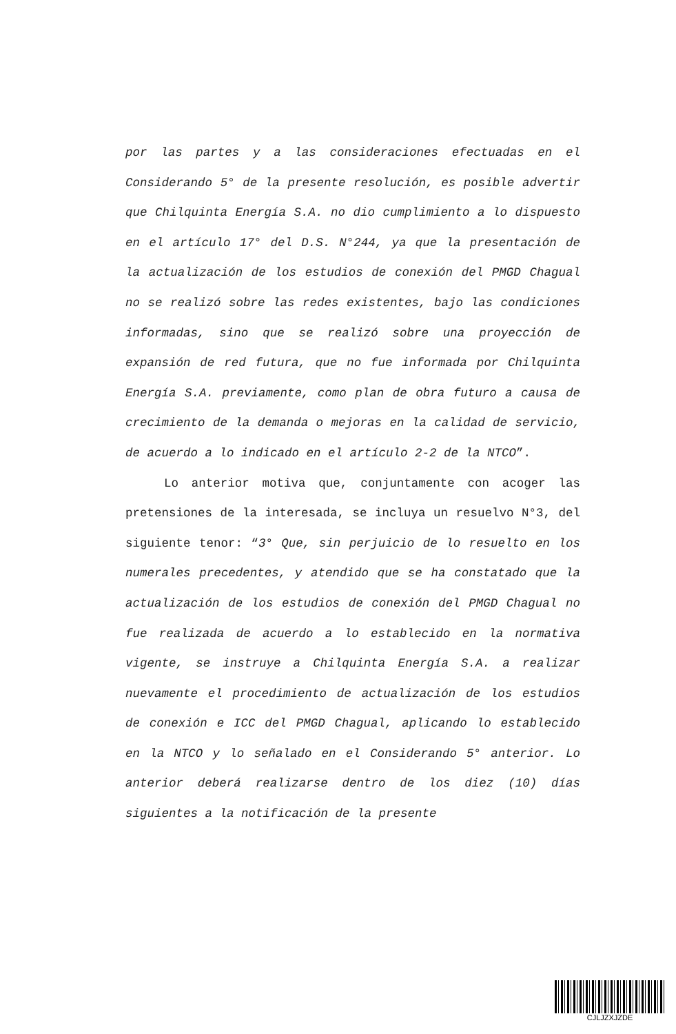por las partes y a las consideraciones efectuadas en el Considerando 5° de la presente resolución, es posible advertir que Chilquinta Energía S.A. no dio cumplimiento a lo dispuesto en el artículo 17° del D.S. N°244, ya que la presentación de la actualización de los estudios de conexión del PMGD Chagual no se realizó sobre las redes existentes, bajo las condiciones informadas, sino que se realizó sobre una proyección de expansión de red futura, que no fue informada por Chilquinta Energía S.A. previamente, como plan de obra futuro a causa de crecimiento de la demanda o mejoras en la calidad de servicio, de acuerdo a lo indicado en el artículo 2-2 de la NTCO”.
Lo anterior motiva que, conjuntamente con acoger las pretensiones de la interesada, se incluya un resuelvo N°3, del siguiente tenor: “3° Que, sin perjuicio de lo resuelto en los numerales precedentes, y atendido que se ha constatado que la actualización de los estudios de conexión del PMGD Chagual no fue realizada de acuerdo a lo establecido en la normativa vigente, se instruye a Chilquinta Energía S.A. a realizar nuevamente el procedimiento de actualización de los estudios de conexión e ICC del PMGD Chagual, aplicando lo establecido en la NTCO y lo señalado en el Considerando 5° anterior. Lo anterior deberá realizarse dentro de los diez (10) días siguientes a la notificación de la presente
CJLJZXJZDE